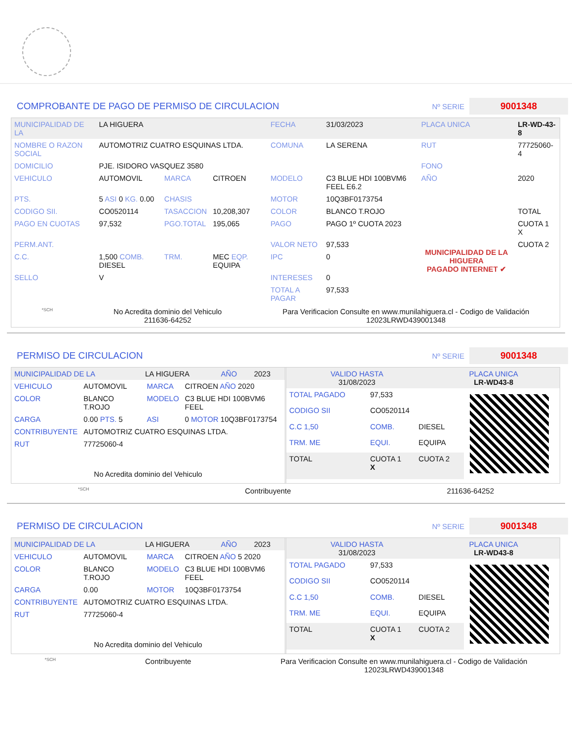COMPROBANTE DE PAGO DE PERMISO DE CIRCULACION
Nº SERIE
9001348
| MUNICIPALIDAD DE LA | LA HIGUERA | | | FECHA | 31/03/2023 | PLACA UNICA | LR-WD-43-8 |
| NOMBRE O RAZON SOCIAL | AUTOMOTRIZ CUATRO ESQUINAS LTDA. | | | COMUNA | LA SERENA | RUT | 77725060-4 |
| DOMICILIO | PJE. ISIDORO VASQUEZ 3580 | | | | | FONO | |
| VEHICULO | AUTOMOVIL | MARCA | CITROEN | MODELO | C3 BLUE HDI 100BVM6 FEEL E6.2 | AÑO | 2020 |
| PTS. | 5 ASI 0 KG. 0.00 | CHASIS | | MOTOR | 10Q3BF0173754 | | |
| CODIGO SII. | CO0520114 | TASACCION | 10,208,307 | COLOR | BLANCO T.ROJO | | TOTAL |
| PAGO EN CUOTAS | 97,532 | PGO.TOTAL | 195,065 | PAGO | PAGO 1º CUOTA 2023 | MUNICIPALIDAD DE LA HIGUERA PAGADO INTERNET ✔ | CUOTA 1 X |
| PERM.ANT. | | | | VALOR NETO | 97,533 | | CUOTA 2 |
| C.C. | 1,500 COMB. DIESEL | TRM. | MEC EQP. EQUIPA | IPC | 0 | | |
| SELLO | V | | | INTERESES | 0 | | |
| | | | | TOTAL A PAGAR | 97,533 | | |
*SCH
No Acredita dominio del Vehiculo
211636-64252
Para Verificacion Consulte en www.munilahiguera.cl - Codigo de Validación
12023LRWD439001348
PERMISO DE CIRCULACION
Nº SERIE
9001348
| MUNICIPALIDAD DE LA | LA HIGUERA | AÑO | 2023 |
| VEHICULO | AUTOMOVIL | MARCA | CITROEN AÑO 2020 |
| COLOR | BLANCO T.ROJO | MODELO | C3 BLUE HDI 100BVM6 FEEL |
| CARGA | 0.00 PTS. 5 | ASI | 0 MOTOR 10Q3BF0173754 |
| CONTRIBUYENTE | AUTOMOTRIZ CUATRO ESQUINAS LTDA. | | |
| RUT | 77725060-4 | | |
No Acredita dominio del Vehiculo
| VALIDO HASTA 31/08/2023 | PLACA UNICA LR-WD43-8 |
| TOTAL PAGADO | 97,533 | |
| CODIGO SII | CO0520114 | |
| C.C 1,50 | COMB. | DIESEL |
| TRM. ME | EQUI. | EQUIPA |
| TOTAL | CUOTA 1 X | CUOTA 2 |
*SCH Contribuyente 211636-64252
PERMISO DE CIRCULACION
Nº SERIE
9001348
| MUNICIPALIDAD DE LA | LA HIGUERA | AÑO | 2023 |
| VEHICULO | AUTOMOVIL | MARCA | CITROEN AÑO 5 2020 |
| COLOR | BLANCO T.ROJO | MODELO | C3 BLUE HDI 100BVM6 FEEL |
| CARGA | 0.00 | MOTOR | 10Q3BF0173754 |
| CONTRIBUYENTE | AUTOMOTRIZ CUATRO ESQUINAS LTDA. | | |
| RUT | 77725060-4 | | |
No Acredita dominio del Vehiculo
| VALIDO HASTA 31/08/2023 | PLACA UNICA LR-WD43-8 |
| TOTAL PAGADO | 97,533 | |
| CODIGO SII | CO0520114 | |
| C.C 1,50 | COMB. | DIESEL |
| TRM. ME | EQUI. | EQUIPA |
| TOTAL | CUOTA 1 X | CUOTA 2 |
*SCH Contribuyente Para Verificacion Consulte en www.munilahiguera.cl - Codigo de Validación
12023LRWD439001348